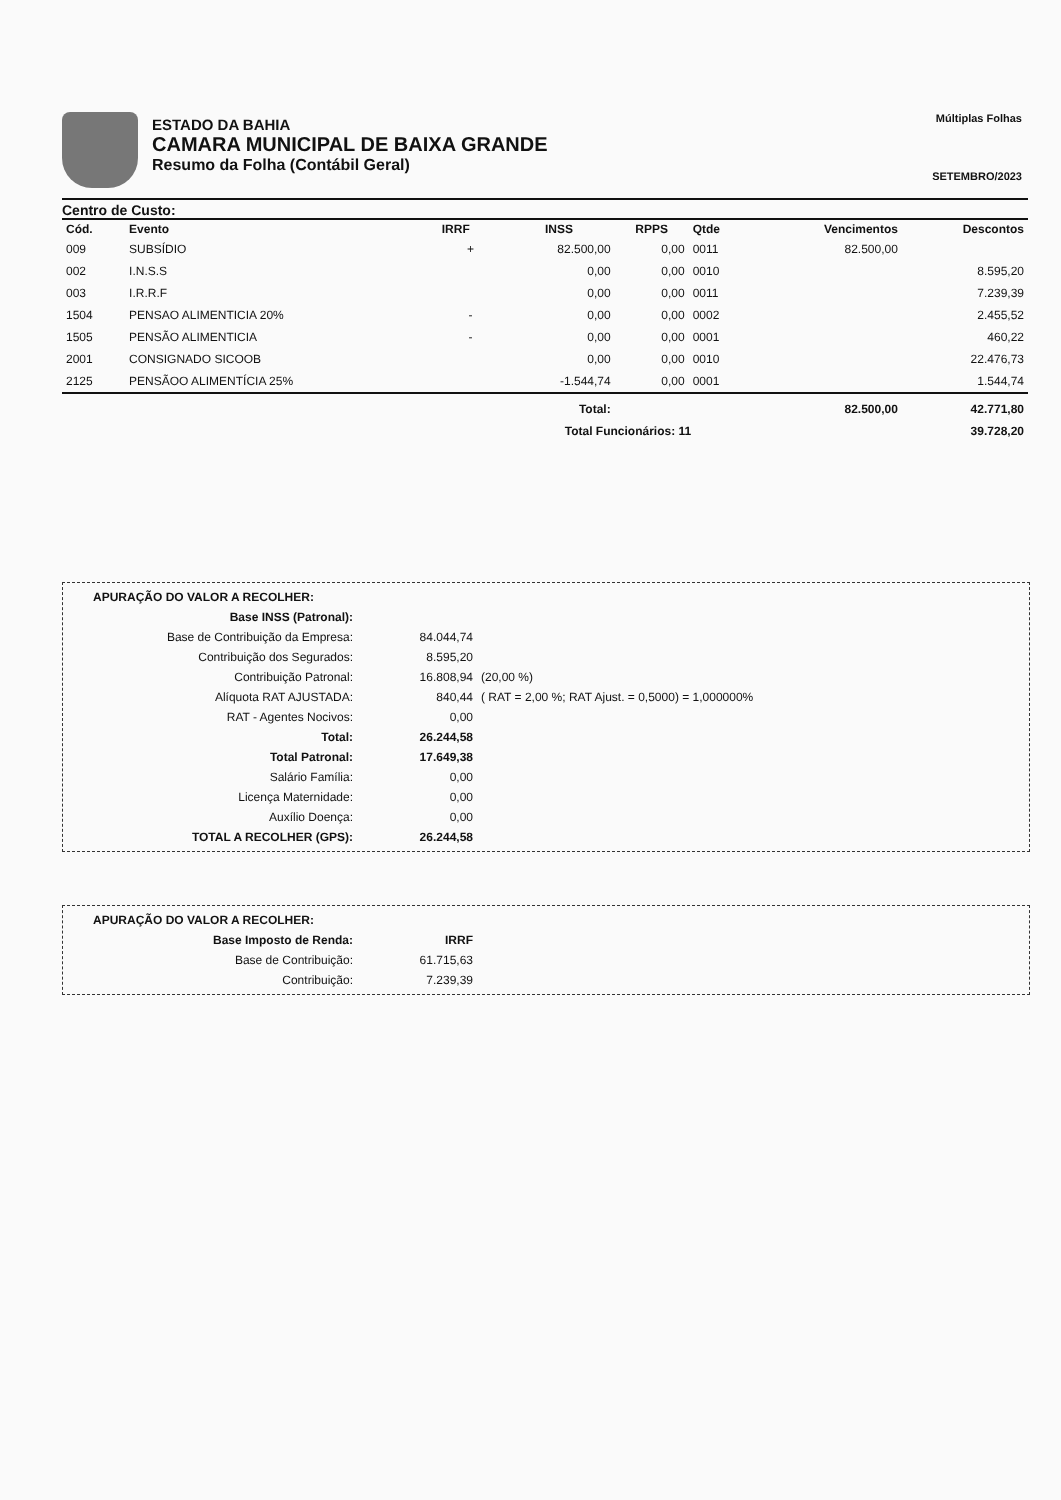ESTADO DA BAHIA
CAMARA MUNICIPAL DE BAIXA GRANDE
Resumo da Folha (Contábil Geral)
Múltiplas Folhas
SETEMBRO/2023
Centro de Custo:
| Cód. | Evento | IRRF | INSS | RPPS | Qtde | Vencimentos | Descontos |
| --- | --- | --- | --- | --- | --- | --- | --- |
| 009 | SUBSÍDIO | + | 82.500,00 | 0,00 | 0011 | 82.500,00 | |
| 002 | I.N.S.S | | 0,00 | 0,00 | 0010 | | 8.595,20 |
| 003 | I.R.R.F | | 0,00 | 0,00 | 0011 | | 7.239,39 |
| 1504 | PENSAO ALIMENTICIA 20% | - | 0,00 | 0,00 | 0002 | | 2.455,52 |
| 1505 | PENSÃO ALIMENTICIA | - | 0,00 | 0,00 | 0001 | | 460,22 |
| 2001 | CONSIGNADO SICOOB | | 0,00 | 0,00 | 0010 | | 22.476,73 |
| 2125 | PENSÃOO ALIMENTÍCIA 25% | | -1.544,74 | 0,00 | 0001 | | 1.544,74 |
| | | | Total: | | | 82.500,00 | 42.771,80 |
| | | | Total Funcionários: 11 | | | | 39.728,20 |
APURAÇÃO DO VALOR A RECOLHER:
Base INSS (Patronal):
Base de Contribuição da Empresa: 84.044,74
Contribuição dos Segurados: 8.595,20
Contribuição Patronal: 16.808,94 (20,00 %)
Alíquota RAT AJUSTADA: 840,44 ( RAT = 2,00 %; RAT Ajust. = 0,5000) = 1,000000%
RAT - Agentes Nocivos: 0,00
Total: 26.244,58
Total Patronal: 17.649,38
Salário Família: 0,00
Licença Maternidade: 0,00
Auxílio Doença: 0,00
TOTAL A RECOLHER (GPS): 26.244,58
APURAÇÃO DO VALOR A RECOLHER:
Base Imposto de Renda: IRRF
Base de Contribuição: 61.715,63
Contribuição: 7.239,39